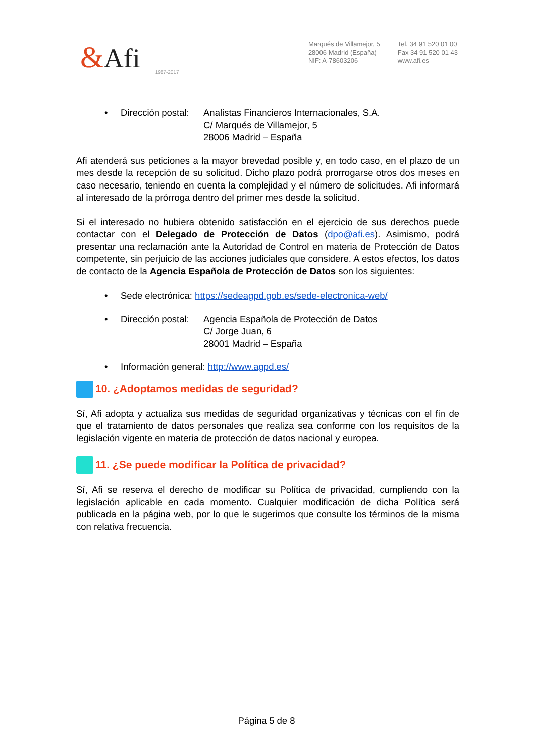&Afi 1987-2017
Marqués de Villamejor, 5
28006 Madrid (España)
NIF: A-78603206
Tel. 34 91 520 01 00
Fax 34 91 520 01 43
www.afi.es
• Dirección postal: Analistas Financieros Internacionales, S.A.
C/ Marqués de Villamejor, 5
28006 Madrid – España
Afi atenderá sus peticiones a la mayor brevedad posible y, en todo caso, en el plazo de un mes desde la recepción de su solicitud. Dicho plazo podrá prorrogarse otros dos meses en caso necesario, teniendo en cuenta la complejidad y el número de solicitudes. Afi informará al interesado de la prórroga dentro del primer mes desde la solicitud.
Si el interesado no hubiera obtenido satisfacción en el ejercicio de sus derechos puede contactar con el Delegado de Protección de Datos (dpo@afi.es). Asimismo, podrá presentar una reclamación ante la Autoridad de Control en materia de Protección de Datos competente, sin perjuicio de las acciones judiciales que considere. A estos efectos, los datos de contacto de la Agencia Española de Protección de Datos son los siguientes:
• Sede electrónica: https://sedeagpd.gob.es/sede-electronica-web/
• Dirección postal: Agencia Española de Protección de Datos
C/ Jorge Juan, 6
28001 Madrid – España
• Información general: http://www.agpd.es/
10. ¿Adoptamos medidas de seguridad?
Sí, Afi adopta y actualiza sus medidas de seguridad organizativas y técnicas con el fin de que el tratamiento de datos personales que realiza sea conforme con los requisitos de la legislación vigente en materia de protección de datos nacional y europea.
11. ¿Se puede modificar la Política de privacidad?
Sí, Afi se reserva el derecho de modificar su Política de privacidad, cumpliendo con la legislación aplicable en cada momento. Cualquier modificación de dicha Política será publicada en la página web, por lo que le sugerimos que consulte los términos de la misma con relativa frecuencia.
Página 5 de 8